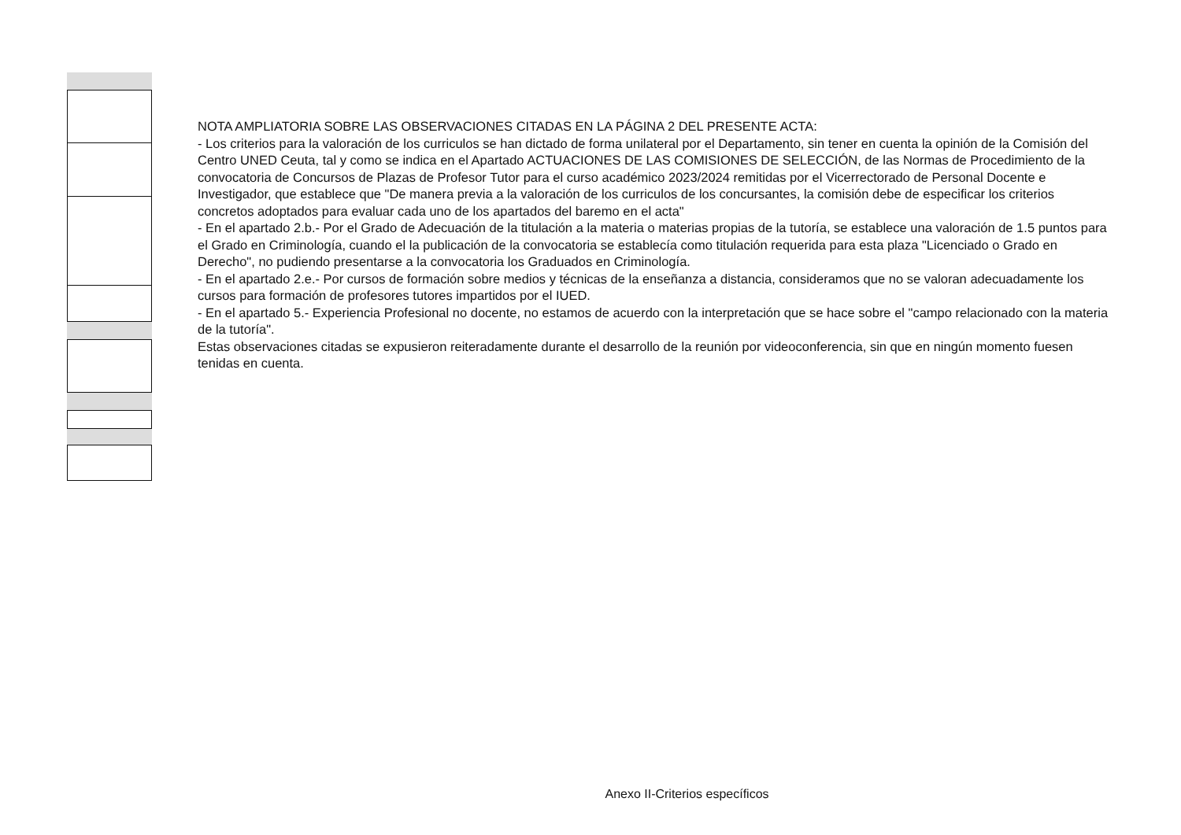NOTA AMPLIATORIA SOBRE LAS OBSERVACIONES CITADAS EN LA PÁGINA 2 DEL PRESENTE ACTA:
- Los criterios para la valoración de los curriculos se han dictado de forma unilateral por el Departamento, sin tener en cuenta la opinión de la Comisión del Centro UNED Ceuta, tal y como se indica en el Apartado ACTUACIONES DE LAS COMISIONES DE SELECCIÓN, de las Normas de Procedimiento de la convocatoria de Concursos de Plazas de Profesor Tutor para el curso académico 2023/2024 remitidas por el Vicerrectorado de Personal Docente e Investigador, que establece que "De manera previa a la valoración de los curriculos de los concursantes, la comisión debe de especificar los criterios concretos adoptados para evaluar cada uno de los apartados del baremo en el acta"
- En el apartado 2.b.- Por el Grado de Adecuación de la titulación a la materia o materias propias de la tutoría, se establece una valoración de 1.5 puntos para el Grado en Criminología, cuando el la publicación de la convocatoria se establecía como titulación requerida para esta plaza "Licenciado o Grado en Derecho", no pudiendo presentarse a la convocatoria los Graduados en Criminología.
- En el apartado 2.e.- Por cursos de formación sobre medios y técnicas de la enseñanza a distancia, consideramos que no se valoran adecuadamente los cursos para formación de profesores tutores impartidos por el IUED.
- En el apartado 5.- Experiencia Profesional no docente, no estamos de acuerdo con la interpretación que se hace sobre el "campo relacionado con la materia de la tutoría".
Estas observaciones citadas se expusieron reiteradamente durante el desarrollo de la reunión por videoconferencia, sin que en ningún momento fuesen tenidas en cuenta.
Anexo II-Criterios específicos